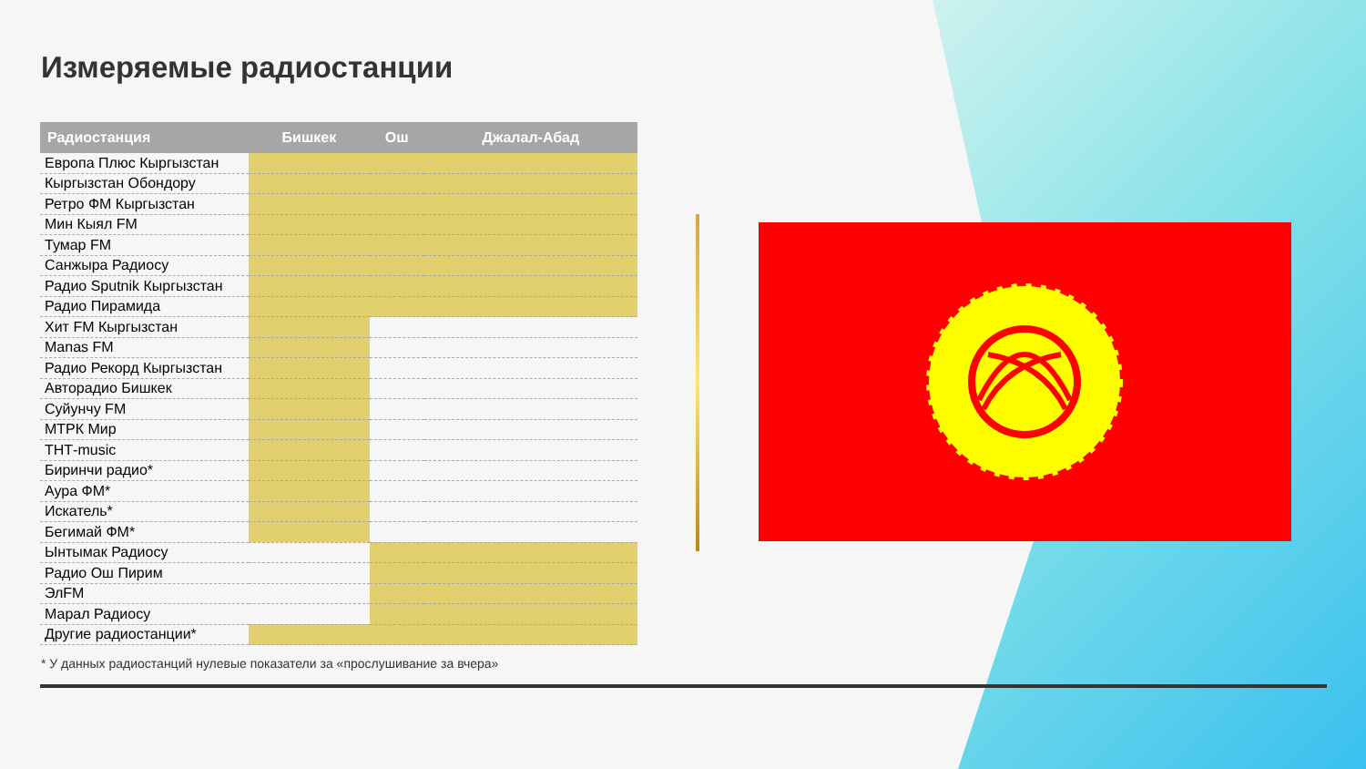Измеряемые радиостанции
| Радиостанция | Бишкек | Ош | Джалал-Абад |
| --- | --- | --- | --- |
| Европа Плюс Кыргызстан | | | |
| Кыргызстан Обондору | | | |
| Ретро ФМ Кыргызстан | | | |
| Мин Кыял FM | | | |
| Тумар FM | | | |
| Санжыра Радиосу | | | |
| Радио Sputnik Кыргызстан | | | |
| Радио Пирамида | | | |
| Хит FM Кыргызстан | | | |
| Manas FM | | | |
| Радио Рекорд Кыргызстан | | | |
| Авторадио Бишкек | | | |
| Суйунчу FM | | | |
| МТРК Мир | | | |
| ТНТ-music | | | |
| Биринчи радио* | | | |
| Аура ФМ* | | | |
| Искатель* | | | |
| Бегимай ФМ* | | | |
| Ынтымак Радиосу | | | |
| Радио Ош Пирим | | | |
| ЭлFM | | | |
| Марал Радиосу | | | |
| Другие радиостанции* | | | |
* У данных радиостанций нулевые показатели за «прослушивание за вчера»